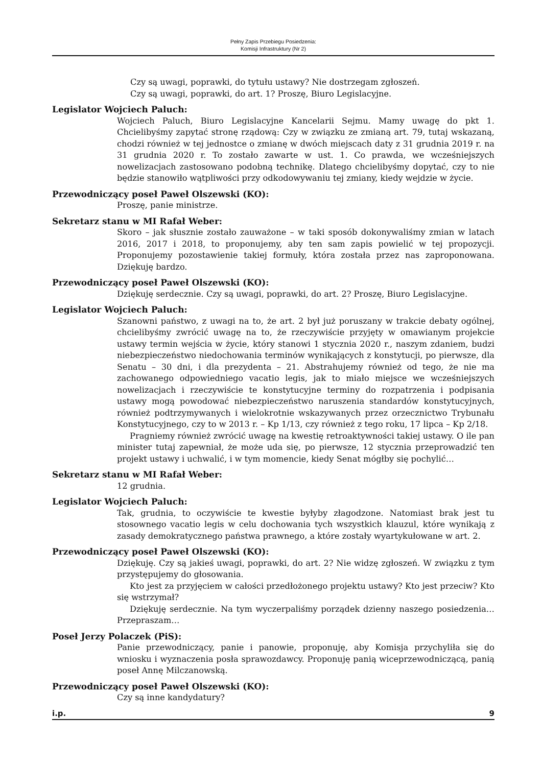Pełny Zapis Przebiegu Posiedzenia:
Komisji Infrastruktury (Nr 2)
Czy są uwagi, poprawki, do tytułu ustawy? Nie dostrzegam zgłoszeń.
Czy są uwagi, poprawki, do art. 1? Proszę, Biuro Legislacyjne.
Legislator Wojciech Paluch:
Wojciech Paluch, Biuro Legislacyjne Kancelarii Sejmu. Mamy uwagę do pkt 1. Chcielibyśmy zapytać stronę rządową: Czy w związku ze zmianą art. 79, tutaj wskazaną, chodzi również w tej jednostce o zmianę w dwóch miejscach daty z 31 grudnia 2019 r. na 31 grudnia 2020 r. To zostało zawarte w ust. 1. Co prawda, we wcześniejszych nowelizacjach zastosowano podobną technikę. Dlatego chcielibyśmy dopytać, czy to nie będzie stanowiło wątpliwości przy odkodowywaniu tej zmiany, kiedy wejdzie w życie.
Przewodniczący poseł Paweł Olszewski (KO):
Proszę, panie ministrze.
Sekretarz stanu w MI Rafał Weber:
Skoro – jak słusznie zostało zauważone – w taki sposób dokonywaliśmy zmian w latach 2016, 2017 i 2018, to proponujemy, aby ten sam zapis powielić w tej propozycji. Proponujemy pozostawienie takiej formuły, która została przez nas zaproponowana. Dziękuję bardzo.
Przewodniczący poseł Paweł Olszewski (KO):
Dziękuję serdecznie. Czy są uwagi, poprawki, do art. 2? Proszę, Biuro Legislacyjne.
Legislator Wojciech Paluch:
Szanowni państwo, z uwagi na to, że art. 2 był już poruszany w trakcie debaty ogólnej, chcielibyśmy zwrócić uwagę na to, że rzeczywiście przyjęty w omawianym projekcie ustawy termin wejścia w życie, który stanowi 1 stycznia 2020 r., naszym zdaniem, budzi niebezpieczeństwo niedochowania terminów wynikających z konstytucji, po pierwsze, dla Senatu – 30 dni, i dla prezydenta – 21. Abstrahujemy również od tego, że nie ma zachowanego odpowiedniego vacatio legis, jak to miało miejsce we wcześniejszych nowelizacjach i rzeczywiście te konstytucyjne terminy do rozpatrzenia i podpisania ustawy mogą powodować niebezpieczeństwo naruszenia standardów konstytucyjnych, również podtrzymywanych i wielokrotnie wskazywanych przez orzecznictwo Trybunału Konstytucyjnego, czy to w 2013 r. – Kp 1/13, czy również z tego roku, 17 lipca – Kp 2/18.
Pragniemy również zwrócić uwagę na kwestię retroaktywności takiej ustawy. O ile pan minister tutaj zapewniał, że może uda się, po pierwsze, 12 stycznia przeprowadzić ten projekt ustawy i uchwalić, i w tym momencie, kiedy Senat mógłby się pochylić…
Sekretarz stanu w MI Rafał Weber:
12 grudnia.
Legislator Wojciech Paluch:
Tak, grudnia, to oczywiście te kwestie byłyby złagodzone. Natomiast brak jest tu stosownego vacatio legis w celu dochowania tych wszystkich klauzul, które wynikają z zasady demokratycznego państwa prawnego, a które zostały wyartykułowane w art. 2.
Przewodniczący poseł Paweł Olszewski (KO):
Dziękuję. Czy są jakieś uwagi, poprawki, do art. 2? Nie widzę zgłoszeń. W związku z tym przystępujemy do głosowania.
Kto jest za przyjęciem w całości przedłożonego projektu ustawy? Kto jest przeciw? Kto się wstrzymał?
Dziękuję serdecznie. Na tym wyczerpaliśmy porządek dzienny naszego posiedzenia… Przepraszam…
Poseł Jerzy Polaczek (PiS):
Panie przewodniczący, panie i panowie, proponuję, aby Komisja przychyliła się do wniosku i wyznaczenia posła sprawozdawcy. Proponuję panią wiceprzewodniczącą, panią poseł Annę Milczanowską.
Przewodniczący poseł Paweł Olszewski (KO):
Czy są inne kandydatury?
i.p. 9